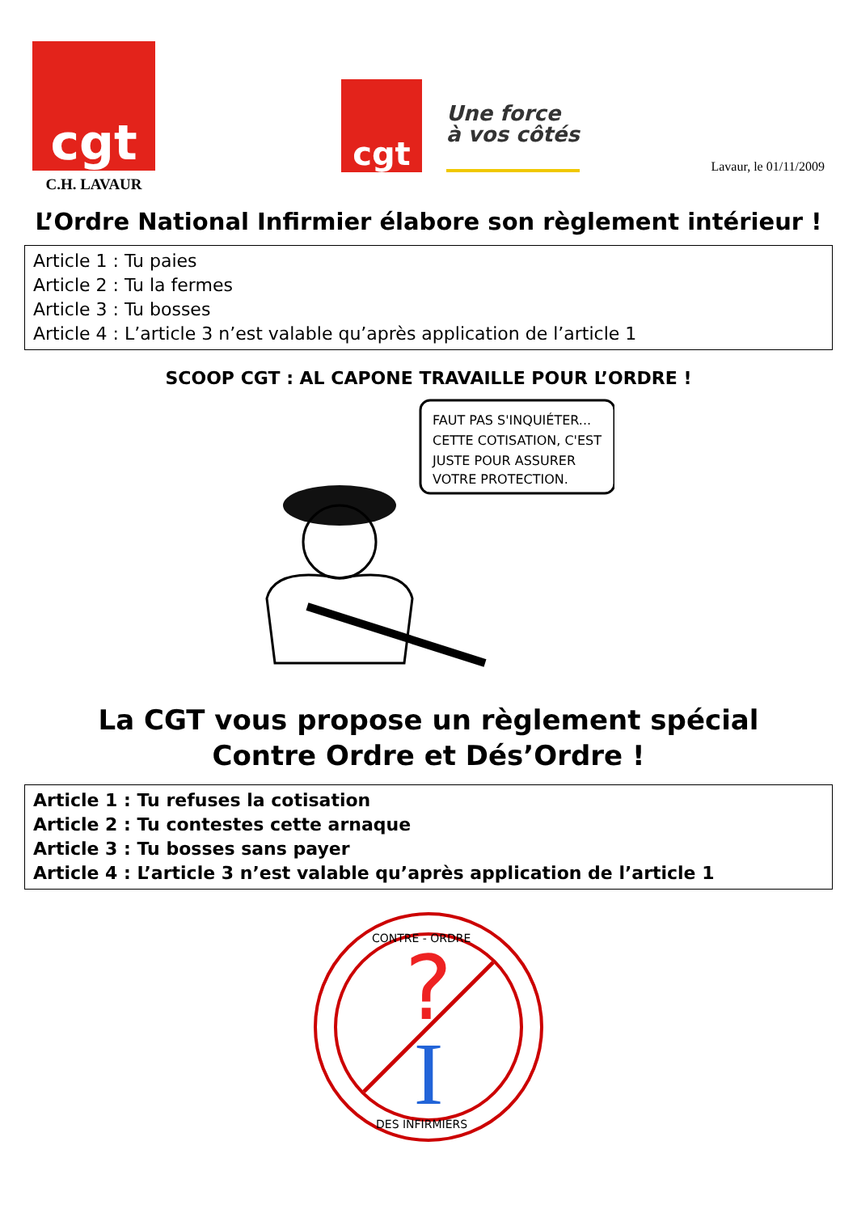cgt
C.H. LAVAUR
cgt
Une force
à vos côtés
Lavaur, le 01/11/2009
L’Ordre National Infirmier élabore son règlement intérieur !
Article 1 : Tu paies
Article 2 : Tu la fermes
Article 3 : Tu bosses
Article 4 : L’article 3 n’est valable qu’après application de l’article 1
SCOOP CGT : AL CAPONE TRAVAILLE POUR L’ORDRE !
FAUT PAS S'INQUIÉTER...
CETTE COTISATION, C'EST
JUSTE POUR ASSURER
VOTRE PROTECTION.
La CGT vous propose un règlement spécial
Contre Ordre et Dés’Ordre !
Article 1 : Tu refuses la cotisation
Article 2 : Tu contestes cette arnaque
Article 3 : Tu bosses sans payer
Article 4 : L’article 3 n’est valable qu’après application de l’article 1
?
I
CONTRE - ORDRE
DES INFIRMIERS